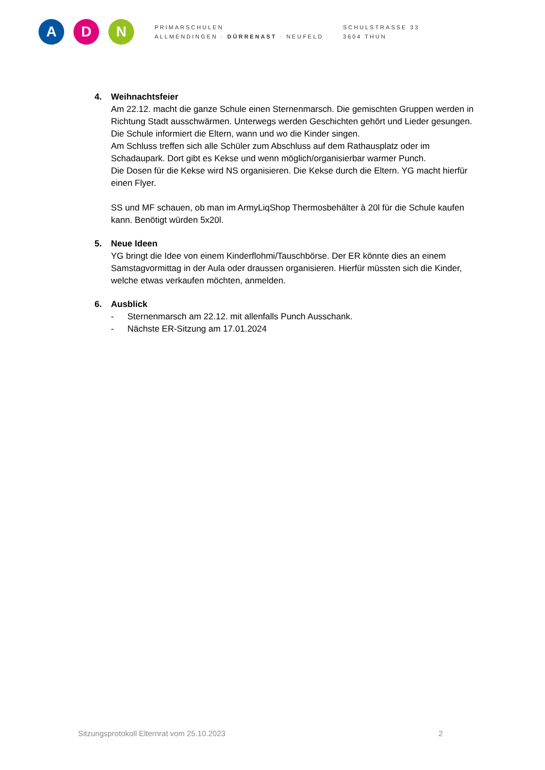A D N
PRIMARSCHULEN
ALLMENDINGEN · DÜRRENAST · NEUFELD
SCHULSTRASSE 33
3604 THUN
4. Weihnachtsfeier
Am 22.12. macht die ganze Schule einen Sternenmarsch. Die gemischten Gruppen werden in Richtung Stadt ausschwärmen. Unterwegs werden Geschichten gehört und Lieder gesungen. Die Schule informiert die Eltern, wann und wo die Kinder singen.
Am Schluss treffen sich alle Schüler zum Abschluss auf dem Rathausplatz oder im Schadaupark. Dort gibt es Kekse und wenn möglich/organisierbar warmer Punch.
Die Dosen für die Kekse wird NS organisieren. Die Kekse durch die Eltern. YG macht hierfür einen Flyer.
SS und MF schauen, ob man im ArmyLiqShop Thermosbehälter à 20l für die Schule kaufen kann. Benötigt würden 5x20l.
5. Neue Ideen
YG bringt die Idee von einem Kinderflohmi/Tauschbörse. Der ER könnte dies an einem Samstagvormittag in der Aula oder draussen organisieren. Hierfür müssten sich die Kinder, welche etwas verkaufen möchten, anmelden.
6. Ausblick
- Sternenmarsch am 22.12. mit allenfalls Punch Ausschank.
- Nächste ER-Sitzung am 17.01.2024
Sitzungsprotokoll Elternrat vom 25.10.2023 2